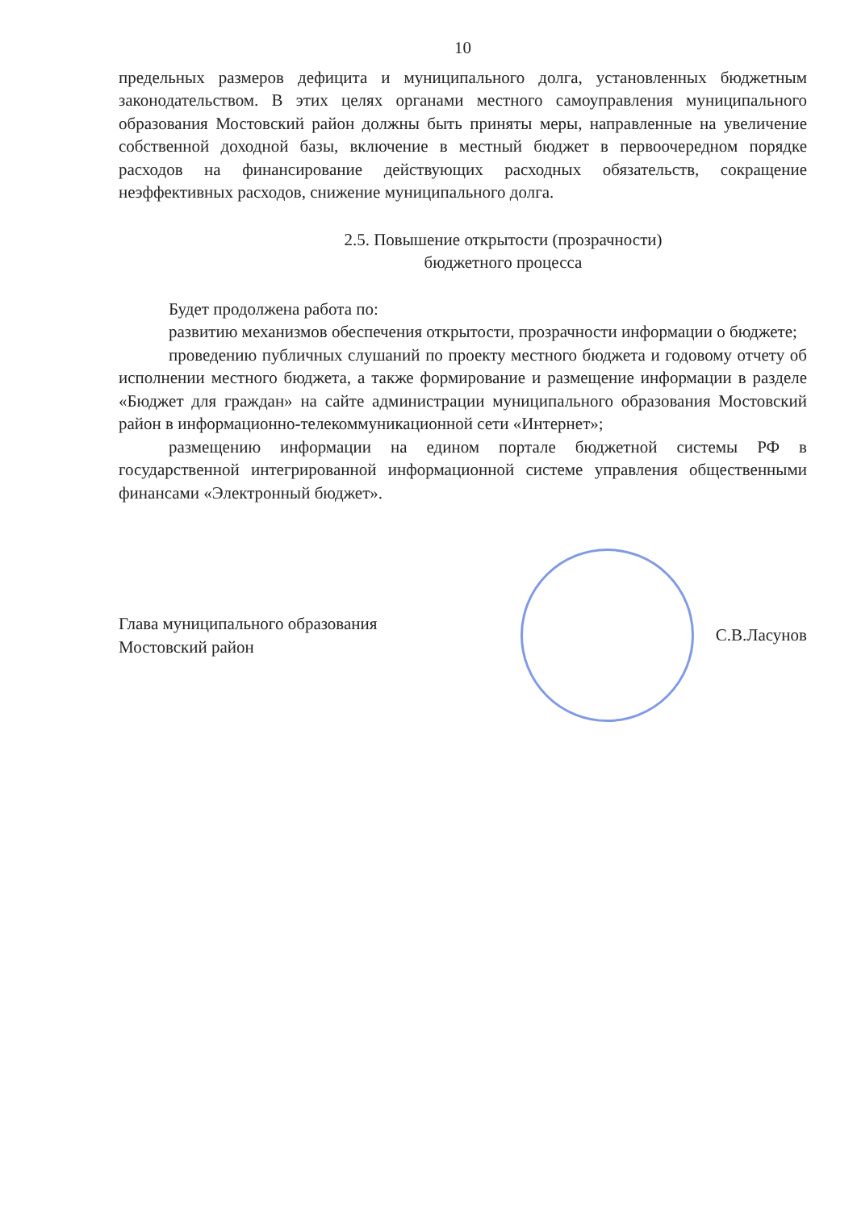10
предельных размеров дефицита и муниципального долга, установленных бюджетным законодательством. В этих целях органами местного самоуправления муниципального образования Мостовский район должны быть приняты меры, направленные на увеличение собственной доходной базы, включение в местный бюджет в первоочередном порядке расходов на финансирование действующих расходных обязательств, сокращение неэффективных расходов, снижение муниципального долга.
2.5. Повышение открытости (прозрачности)
бюджетного процесса
Будет продолжена работа по:
развитию механизмов обеспечения открытости, прозрачности информации о бюджете;
проведению публичных слушаний по проекту местного бюджета и годовому отчету об исполнении местного бюджета, а также формирование и размещение информации в разделе «Бюджет для граждан» на сайте администрации муниципального образования Мостовский район в информационно-телекоммуникационной сети «Интернет»;
размещению информации на едином портале бюджетной системы РФ в государственной интегрированной информационной системе управления общественными финансами «Электронный бюджет».
Глава муниципального образования
Мостовский район
С.В.Ласунов